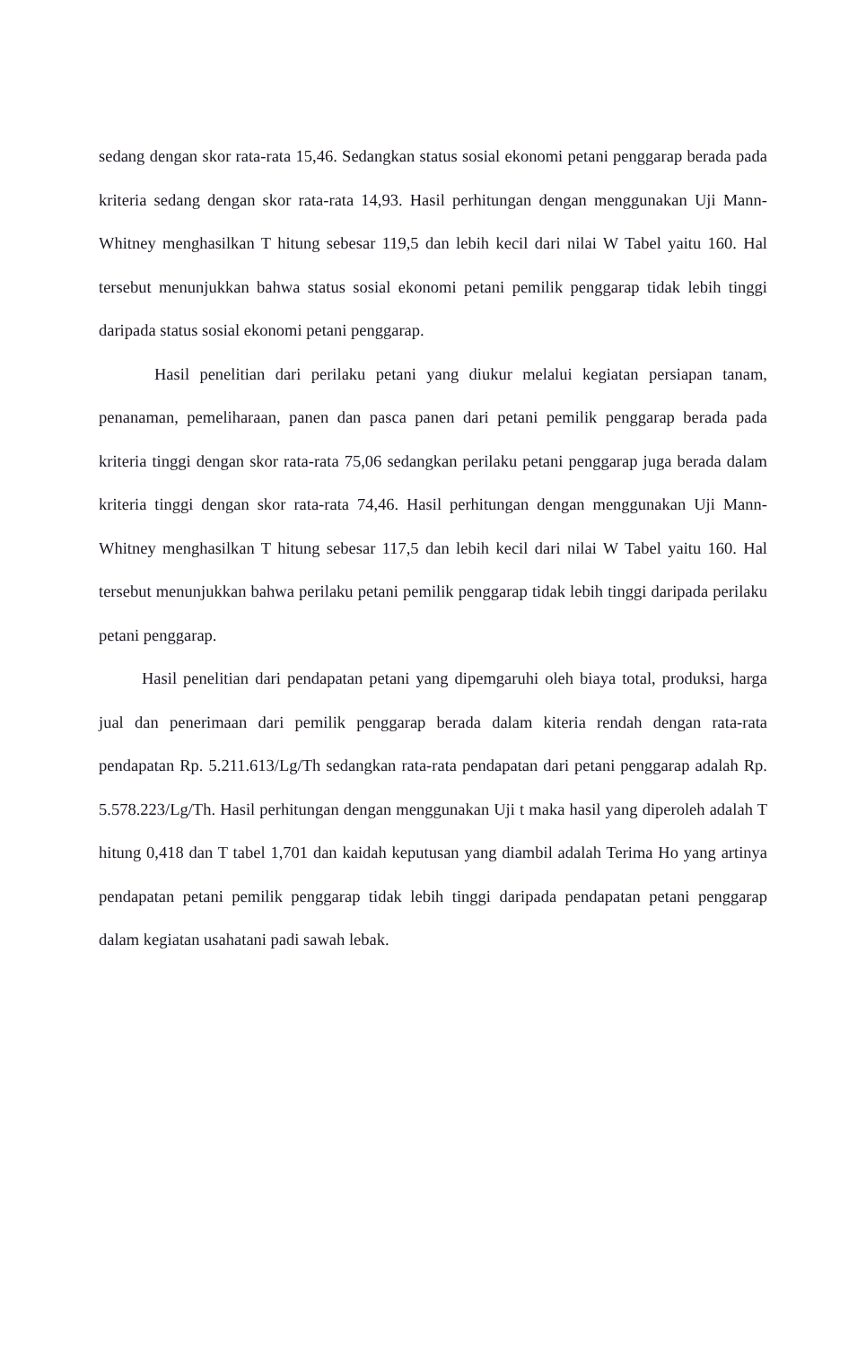sedang dengan skor rata-rata 15,46. Sedangkan status sosial ekonomi petani penggarap berada pada kriteria sedang dengan skor rata-rata 14,93. Hasil perhitungan dengan menggunakan Uji Mann-Whitney menghasilkan T hitung sebesar 119,5 dan lebih kecil dari nilai W Tabel yaitu 160. Hal tersebut menunjukkan bahwa status sosial ekonomi petani pemilik penggarap tidak lebih tinggi daripada status sosial ekonomi petani penggarap.
Hasil penelitian dari perilaku petani yang diukur melalui kegiatan persiapan tanam, penanaman, pemeliharaan, panen dan pasca panen dari petani pemilik penggarap berada pada kriteria tinggi dengan skor rata-rata 75,06 sedangkan perilaku petani penggarap juga berada dalam kriteria tinggi dengan skor rata-rata 74,46. Hasil perhitungan dengan menggunakan Uji Mann-Whitney menghasilkan T hitung sebesar 117,5 dan lebih kecil dari nilai W Tabel yaitu 160. Hal tersebut menunjukkan bahwa perilaku petani pemilik penggarap tidak lebih tinggi daripada perilaku petani penggarap.
Hasil penelitian dari pendapatan petani yang dipemgaruhi oleh biaya total, produksi, harga jual dan penerimaan dari pemilik penggarap berada dalam kiteria rendah dengan rata-rata pendapatan Rp. 5.211.613/Lg/Th sedangkan rata-rata pendapatan dari petani penggarap adalah Rp. 5.578.223/Lg/Th. Hasil perhitungan dengan menggunakan Uji t maka hasil yang diperoleh adalah T hitung 0,418 dan T tabel 1,701 dan kaidah keputusan yang diambil adalah Terima Ho yang artinya pendapatan petani pemilik penggarap tidak lebih tinggi daripada pendapatan petani penggarap dalam kegiatan usahatani padi sawah lebak.